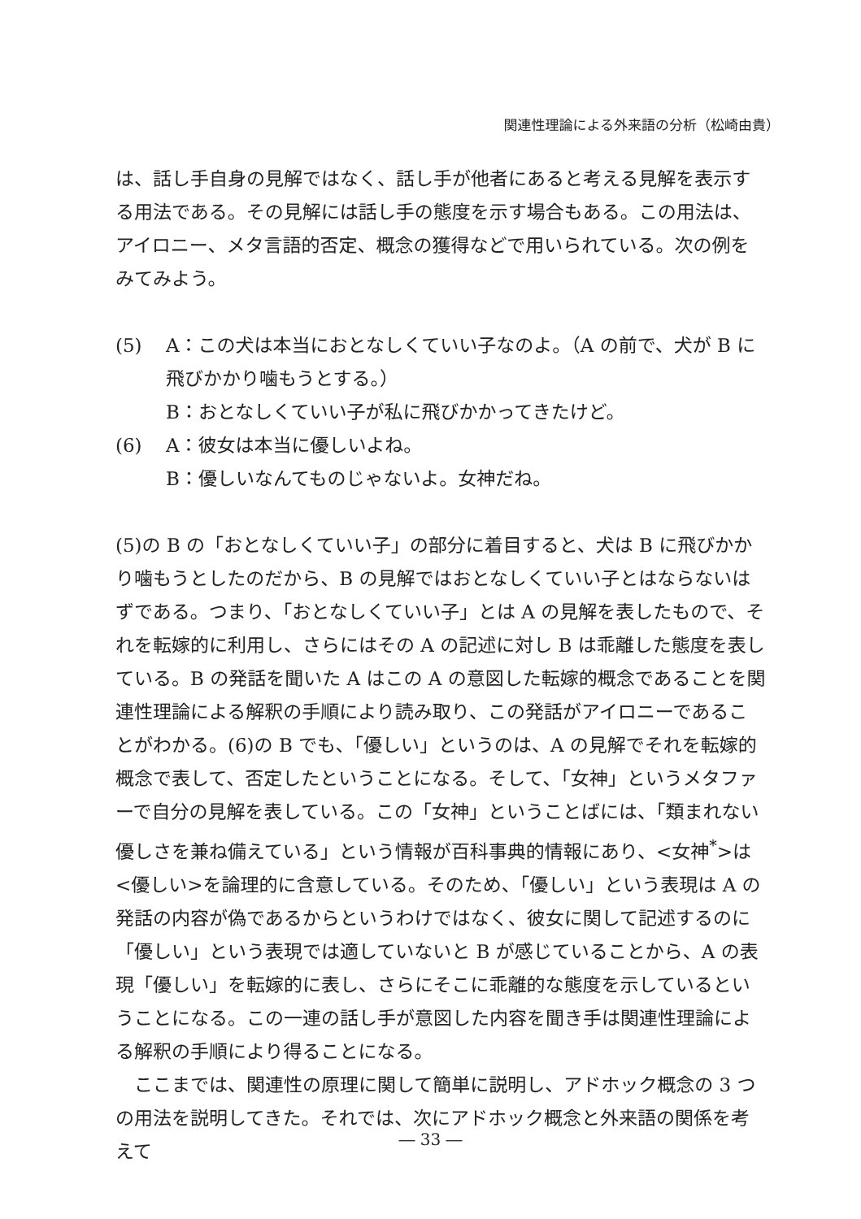関連性理論による外来語の分析（松崎由貴）
は、話し手自身の見解ではなく、話し手が他者にあると考える見解を表示する用法である。その見解には話し手の態度を示す場合もある。この用法は、アイロニー、メタ言語的否定、概念の獲得などで用いられている。次の例をみてみよう。
(5) A：この犬は本当におとなしくていい子なのよ。（A の前で、犬が B に飛びかかり噛もうとする。）
B：おとなしくていい子が私に飛びかかってきたけど。
(6) A：彼女は本当に優しいよね。
B：優しいなんてものじゃないよ。女神だね。
(5)の B の「おとなしくていい子」の部分に着目すると、犬は B に飛びかかり噛もうとしたのだから、B の見解ではおとなしくていい子とはならないはずである。つまり、「おとなしくていい子」とは A の見解を表したもので、それを転嫁的に利用し、さらにはその A の記述に対し B は乖離した態度を表している。B の発話を聞いた A はこの A の意図した転嫁的概念であることを関連性理論による解釈の手順により読み取り、この発話がアイロニーであることがわかる。(6)の B でも、「優しい」というのは、A の見解でそれを転嫁的概念で表して、否定したということになる。そして、「女神」というメタファーで自分の見解を表している。この「女神」ということばには、「類まれない優しさを兼ね備えている」という情報が百科事典的情報にあり、<女神<sup>*</sup>>は<優しい>を論理的に含意している。そのため、「優しい」という表現は A の発話の内容が偽であるからというわけではなく、彼女に関して記述するのに「優しい」という表現では適していないと B が感じていることから、A の表現「優しい」を転嫁的に表し、さらにそこに乖離的な態度を示しているということになる。この一連の話し手が意図した内容を聞き手は関連性理論による解釈の手順により得ることになる。
　ここまでは、関連性の原理に関して簡単に説明し、アドホック概念の 3 つの用法を説明してきた。それでは、次にアドホック概念と外来語の関係を考えて
― 33 ―